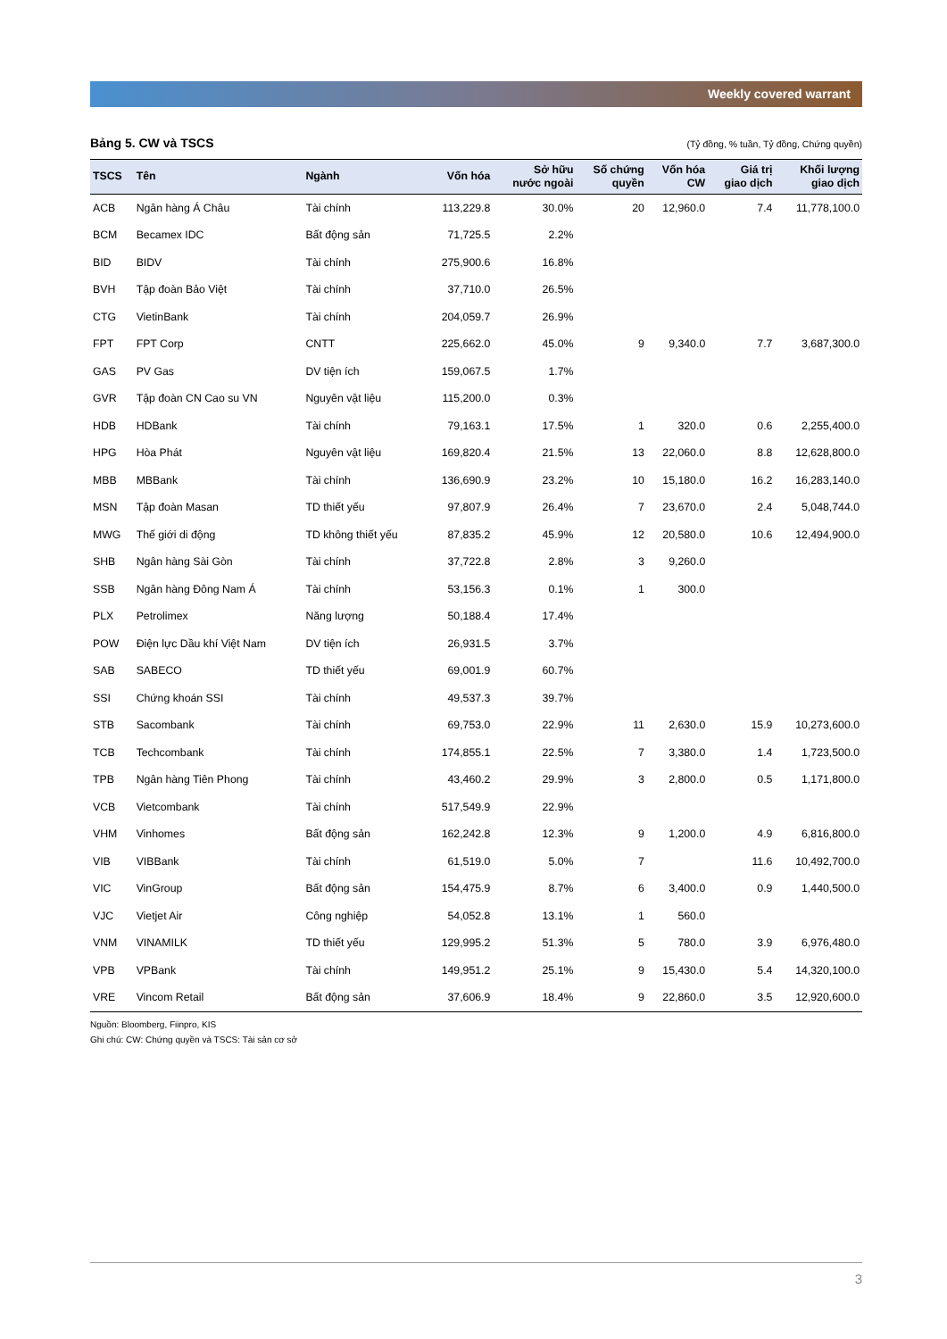Weekly covered warrant
Bảng 5. CW và TSCS (Tỷ đồng, % tuần, Tỷ đồng, Chứng quyền)
| TSCS | Tên | Ngành | Vốn hóa | Sở hữu nước ngoài | Số chứng quyền | Vốn hóa CW | Giá trị giao dịch | Khối lượng giao dịch |
| --- | --- | --- | --- | --- | --- | --- | --- | --- |
| ACB | Ngân hàng Á Châu | Tài chính | 113,229.8 | 30.0% | 20 | 12,960.0 | 7.4 | 11,778,100.0 |
| BCM | Becamex IDC | Bất động sản | 71,725.5 | 2.2% | | | | |
| BID | BIDV | Tài chính | 275,900.6 | 16.8% | | | | |
| BVH | Tập đoàn Bảo Việt | Tài chính | 37,710.0 | 26.5% | | | | |
| CTG | VietinBank | Tài chính | 204,059.7 | 26.9% | | | | |
| FPT | FPT Corp | CNTT | 225,662.0 | 45.0% | 9 | 9,340.0 | 7.7 | 3,687,300.0 |
| GAS | PV Gas | DV tiện ích | 159,067.5 | 1.7% | | | | |
| GVR | Tập đoàn CN Cao su VN | Nguyên vật liệu | 115,200.0 | 0.3% | | | | |
| HDB | HDBank | Tài chính | 79,163.1 | 17.5% | 1 | 320.0 | 0.6 | 2,255,400.0 |
| HPG | Hòa Phát | Nguyên vật liệu | 169,820.4 | 21.5% | 13 | 22,060.0 | 8.8 | 12,628,800.0 |
| MBB | MBBank | Tài chính | 136,690.9 | 23.2% | 10 | 15,180.0 | 16.2 | 16,283,140.0 |
| MSN | Tập đoàn Masan | TD thiết yếu | 97,807.9 | 26.4% | 7 | 23,670.0 | 2.4 | 5,048,744.0 |
| MWG | Thế giới di động | TD không thiết yếu | 87,835.2 | 45.9% | 12 | 20,580.0 | 10.6 | 12,494,900.0 |
| SHB | Ngân hàng Sài Gòn | Tài chính | 37,722.8 | 2.8% | 3 | 9,260.0 | | |
| SSB | Ngân hàng Đông Nam Á | Tài chính | 53,156.3 | 0.1% | 1 | 300.0 | | |
| PLX | Petrolimex | Năng lượng | 50,188.4 | 17.4% | | | | |
| POW | Điện lực Dầu khí Việt Nam | DV tiện ích | 26,931.5 | 3.7% | | | | |
| SAB | SABECO | TD thiết yếu | 69,001.9 | 60.7% | | | | |
| SSI | Chứng khoán SSI | Tài chính | 49,537.3 | 39.7% | | | | |
| STB | Sacombank | Tài chính | 69,753.0 | 22.9% | 11 | 2,630.0 | 15.9 | 10,273,600.0 |
| TCB | Techcombank | Tài chính | 174,855.1 | 22.5% | 7 | 3,380.0 | 1.4 | 1,723,500.0 |
| TPB | Ngân hàng Tiên Phong | Tài chính | 43,460.2 | 29.9% | 3 | 2,800.0 | 0.5 | 1,171,800.0 |
| VCB | Vietcombank | Tài chính | 517,549.9 | 22.9% | | | | |
| VHM | Vinhomes | Bất động sản | 162,242.8 | 12.3% | 9 | 1,200.0 | 4.9 | 6,816,800.0 |
| VIB | VIBBank | Tài chính | 61,519.0 | 5.0% | 7 | | 11.6 | 10,492,700.0 |
| VIC | VinGroup | Bất động sản | 154,475.9 | 8.7% | 6 | 3,400.0 | 0.9 | 1,440,500.0 |
| VJC | Vietjet Air | Công nghiệp | 54,052.8 | 13.1% | 1 | 560.0 | | |
| VNM | VINAMILK | TD thiết yếu | 129,995.2 | 51.3% | 5 | 780.0 | 3.9 | 6,976,480.0 |
| VPB | VPBank | Tài chính | 149,951.2 | 25.1% | 9 | 15,430.0 | 5.4 | 14,320,100.0 |
| VRE | Vincom Retail | Bất động sản | 37,606.9 | 18.4% | 9 | 22,860.0 | 3.5 | 12,920,600.0 |
Nguồn: Bloomberg, Fiinpro, KIS
Ghi chú: CW: Chứng quyền và TSCS: Tài sản cơ sở
3